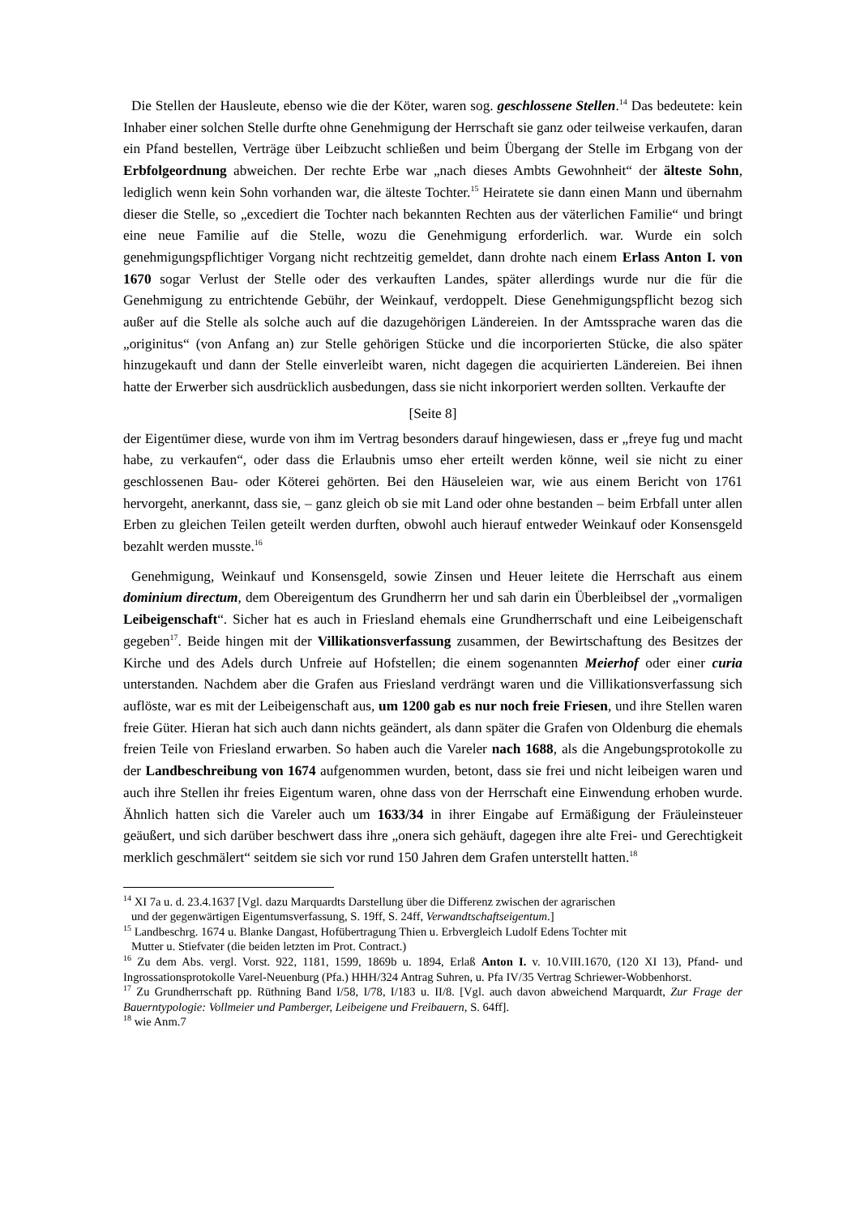Die Stellen der Hausleute, ebenso wie die der Köter, waren sog. geschlossene Stellen.<sup>14</sup> Das bedeutete: kein Inhaber einer solchen Stelle durfte ohne Genehmigung der Herrschaft sie ganz oder teilweise verkaufen, daran ein Pfand bestellen, Verträge über Leibzucht schließen und beim Übergang der Stelle im Erbgang von der Erbfolgeordnung abweichen. Der rechte Erbe war „nach dieses Ambts Gewohnheit“ der älteste Sohn, lediglich wenn kein Sohn vorhanden war, die älteste Tochter.<sup>15</sup> Heiratete sie dann einen Mann und übernahm dieser die Stelle, so „excediert die Tochter nach bekannten Rechten aus der väterlichen Familie“ und bringt eine neue Familie auf die Stelle, wozu die Genehmigung erforderlich. war. Wurde ein solch genehmigungspflichtiger Vorgang nicht rechtzeitig gemeldet, dann drohte nach einem Erlass Anton I. von 1670 sogar Verlust der Stelle oder des verkauften Landes, später allerdings wurde nur die für die Genehmigung zu entrichtende Gebühr, der Weinkauf, verdoppelt. Diese Genehmigungspflicht bezog sich außer auf die Stelle als solche auch auf die dazugehörigen Ländereien. In der Amtssprache waren das die „originitus“ (von Anfang an) zur Stelle gehörigen Stücke und die incorporierten Stücke, die also später hinzugekauft und dann der Stelle einverleibt waren, nicht dagegen die acquirierten Ländereien. Bei ihnen hatte der Erwerber sich ausdrücklich ausbedungen, dass sie nicht inkorporiert werden sollten. Verkaufte der
[Seite 8]
der Eigentümer diese, wurde von ihm im Vertrag besonders darauf hingewiesen, dass er „freye fug und macht habe, zu verkaufen“, oder dass die Erlaubnis umso eher erteilt werden könne, weil sie nicht zu einer geschlossenen Bau- oder Köterei gehörten. Bei den Häuseleien war, wie aus einem Bericht von 1761 hervorgeht, anerkannt, dass sie, – ganz gleich ob sie mit Land oder ohne bestanden – beim Erbfall unter allen Erben zu gleichen Teilen geteilt werden durften, obwohl auch hierauf entweder Weinkauf oder Konsensgeld bezahlt werden musste.<sup>16</sup>
Genehmigung, Weinkauf und Konsensgeld, sowie Zinsen und Heuer leitete die Herrschaft aus einem dominium directum, dem Obereigentum des Grundherrn her und sah darin ein Überbleibsel der „vormaligen Leibeigenschaft“. Sicher hat es auch in Friesland ehemals eine Grundherrschaft und eine Leibeigenschaft gegeben<sup>17</sup>. Beide hingen mit der Villikationsverfassung zusammen, der Bewirtschaftung des Besitzes der Kirche und des Adels durch Unfreie auf Hofstellen; die einem sogenannten Meierhof oder einer curia unterstanden. Nachdem aber die Grafen aus Friesland verdrängt waren und die Villikationsverfassung sich auflöste, war es mit der Leibeigenschaft aus, um 1200 gab es nur noch freie Friesen, und ihre Stellen waren freie Güter. Hieran hat sich auch dann nichts geändert, als dann später die Grafen von Oldenburg die ehemals freien Teile von Friesland erwarben. So haben auch die Vareler nach 1688, als die Angebungsprotokolle zu der Landbeschreibung von 1674 aufgenommen wurden, betont, dass sie frei und nicht leibeigen waren und auch ihre Stellen ihr freies Eigentum waren, ohne dass von der Herrschaft eine Einwendung erhoben wurde. Ähnlich hatten sich die Vareler auch um 1633/34 in ihrer Eingabe auf Ermäßigung der Fräuleinsteuer geäußert, und sich darüber beschwert dass ihre „onera sich gehäuft, dagegen ihre alte Frei- und Gerechtigkeit merklich geschmälert“ seitdem sie sich vor rund 150 Jahren dem Grafen unterstellt hatten.<sup>18</sup>
<sup>14</sup> XI 7a u. d. 23.4.1637 [Vgl. dazu Marquardts Darstellung über die Differenz zwischen der agrarischen
und der gegenwärtigen Eigentumsverfassung, S. 19ff, S. 24ff, Verwandtschaftseigentum.]
<sup>15</sup> Landbeschrg. 1674 u. Blanke Dangast, Hofübertragung Thien u. Erbvergleich Ludolf Edens Tochter mit
Mutter u. Stiefvater (die beiden letzten im Prot. Contract.)
<sup>16</sup> Zu dem Abs. vergl. Vorst. 922, 1181, 1599, 1869b u. 1894, Erlaß Anton I. v. 10.VIII.1670, (120 XI 13), Pfand- und Ingrossationsprotokolle Varel-Neuenburg (Pfa.) HHH/324 Antrag Suhren, u. Pfa IV/35 Vertrag Schriewer-Wobbenhorst.
<sup>17</sup> Zu Grundherrschaft pp. Rüthning Band I/58, I/78, I/183 u. II/8. [Vgl. auch davon abweichend Marquardt, Zur Frage der Bauerntypologie: Vollmeier und Pamberger, Leibeigene und Freibauern, S. 64ff].
<sup>18</sup> wie Anm.7